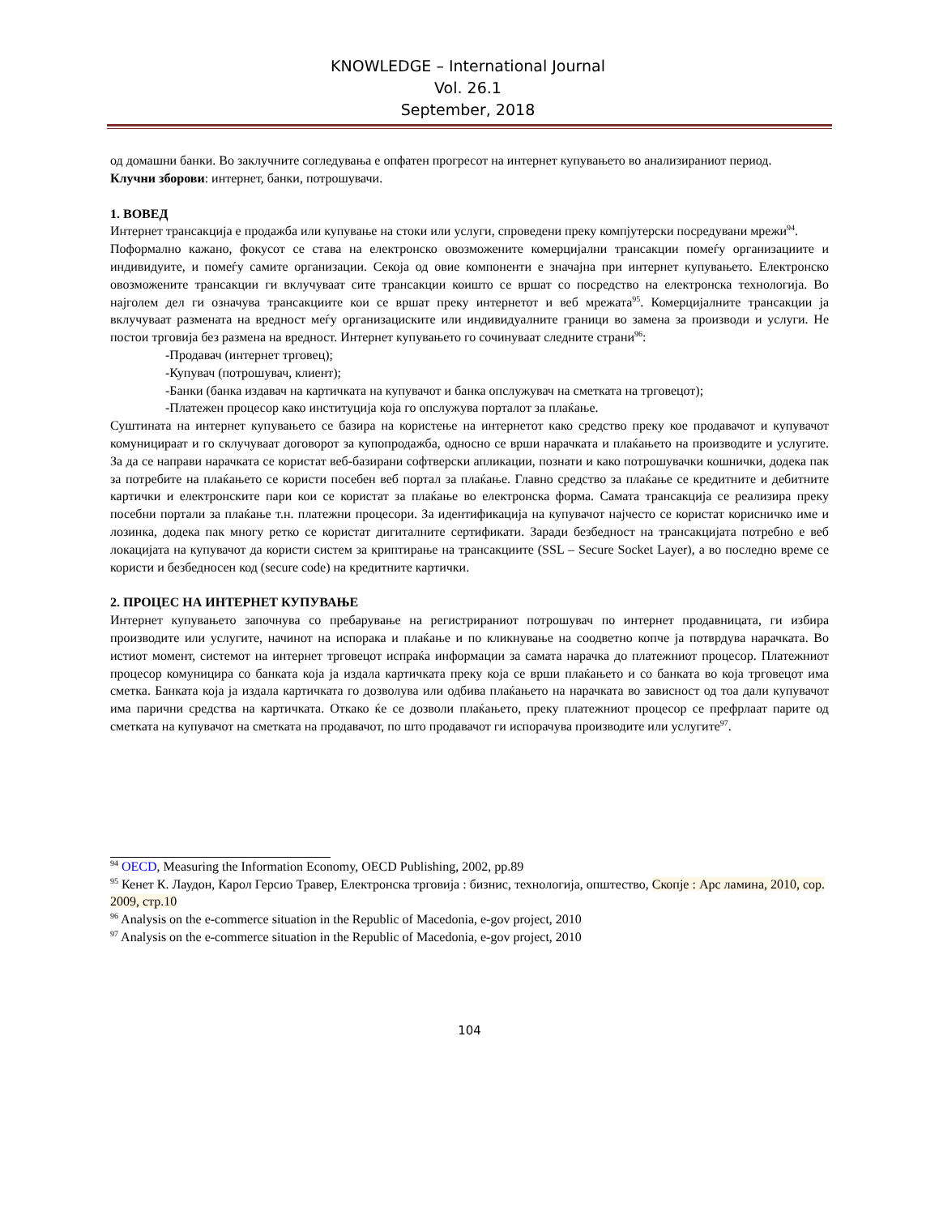KNOWLEDGE – International Journal
Vol. 26.1
September, 2018
од домашни банки. Во заклучните согледувања е опфатен прогресот на интернет купувањето во анализираниот период.
Клучни зборови: интернет, банки, потрошувачи.
1. ВОВЕД
Интернет трансакција е продажба или купување на стоки или услуги, спроведени преку компјутерски посредувани мрежи<sup>94</sup>.
Поформално кажано, фокусот се става на електронско овозможените комерцијални трансакции помеѓу организациите и индивидуите, и помеѓу самите организации. Секоја од овие компоненти е значајна при интернет купувањето. Електронско овозможените трансакции ги вклучуваат сите трансакции коишто се вршат со посредство на електронска технологија. Во најголем дел ги означува трансакциите кои се вршат преку интернетот и веб мрежата<sup>95</sup>. Комерцијалните трансакции ја вклучуваат размената на вредност меѓу организациските или индивидуалните граници во замена за производи и услуги. Не постои трговија без размена на вредност. Интернет купувањето го сочинуваат следните страни<sup>96</sup>:
-Продавач (интернет трговец);
-Купувач (потрошувач, клиент);
-Банки (банка издавач на картичката на купувачот и банка опслужувач на сметката на трговецот);
-Платежен процесор како институција која го опслужува порталот за плаќање.
Суштината на интернет купувањето се базира на користење на интернетот како средство преку кое продавачот и купувачот комуницираат и го склучуваат договорот за купопродажба, односно се врши нарачката и плаќањето на производите и услугите. За да се направи нарачката се користат веб-базирани софтверски апликации, познати и како потрошувачки кошнички, додека пак за потребите на плаќањето се користи посебен веб портал за плаќање. Главно средство за плаќање се кредитните и дебитните картички и електронските пари кои се користат за плаќање во електронска форма. Самата трансакција се реализира преку посебни портали за плаќање т.н. платежни процесори. За идентификација на купувачот најчесто се користат корисничко име и лозинка, додека пак многу ретко се користат дигиталните сертификати. Заради безбедност на трансакцијата потребно е веб локацијата на купувачот да користи систем за криптирање на трансакциите (SSL – Secure Socket Layer), а во последно време се користи и безбедносен код (secure code) на кредитните картички.
2. ПРОЦЕС НА ИНТЕРНЕТ КУПУВАЊЕ
Интернет купувањето започнува со пребарување на регистрираниот потрошувач по интернет продавницата, ги избира производите или услугите, начинот на испорака и плаќање и по кликнување на соодветно копче ја потврдува нарачката. Во истиот момент, системот на интернет трговецот испраќа информации за самата нарачка до платежниот процесор. Платежниот процесор комуницира со банката која ја издала картичката преку која се врши плаќањето и со банката во која трговецот има сметка. Банката која ја издала картичката го дозволува или одбива плаќањето на нарачката во зависност од тоа дали купувачот има парични средства на картичката. Откако ќе се дозволи плаќањето, преку платежниот процесор се префрлаат парите од сметката на купувачот на сметката на продавачот, по што продавачот ги испорачува производите или услугите<sup>97</sup>.
<sup>94</sup> OECD, Measuring the Information Economy, OECD Publishing, 2002, pp.89
<sup>95</sup> Кенет К. Лаудон, Карол Герсио Травер, Електронска трговија : бизнис, технологија, општество, Скопје : Арс ламина, 2010, cop. 2009, стр.10
<sup>96</sup> Analysis on the e-commerce situation in the Republic of Macedonia, e-gov project, 2010
<sup>97</sup> Analysis on the e-commerce situation in the Republic of Macedonia, e-gov project, 2010
104